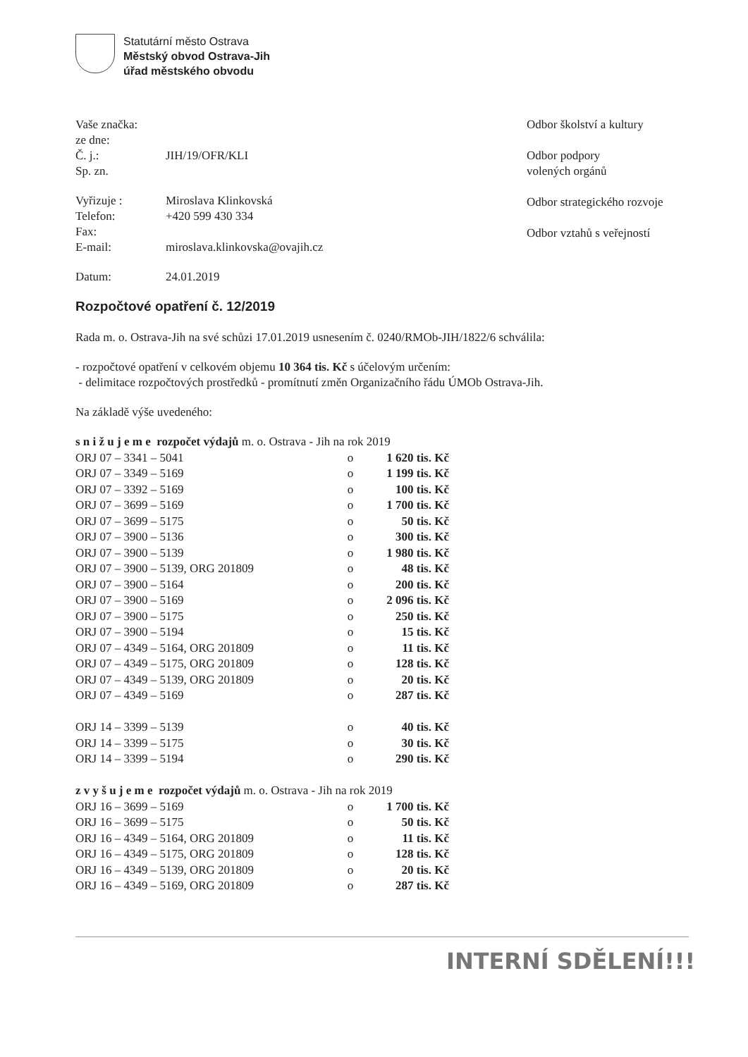Statutární město Ostrava
Městský obvod Ostrava-Jih
úřad městského obvodu
Vaše značka:
ze dne:
Č. j.: JIH/19/OFR/KLI
Sp. zn.
Vyřizuje : Miroslava Klinkovská
Telefon: +420 599 430 334
Fax:
E-mail: miroslava.klinkovska@ovajih.cz
Datum: 24.01.2019
Odbor školství a kultury
Odbor podpory
volených orgánů
Odbor strategického rozvoje
Odbor vztahů s veřejností
Rozpočtové opatření č. 12/2019
Rada m. o. Ostrava-Jih na své schůzi 17.01.2019 usnesením č. 0240/RMOb-JIH/1822/6 schválila:
- rozpočtové opatření v celkovém objemu 10 364 tis. Kč s účelovým určením:
- delimitace rozpočtových prostředků - promítnutí změn Organizačního řádu ÚMOb Ostrava-Jih.
Na základě výše uvedeného:
| s n i ž u j e m e rozpočet výdajů m. o. Ostrava - Jih na rok 2019 | | |
| ORJ 07 – 3341 – 5041 | o | 1 620 tis. Kč |
| ORJ 07 – 3349 – 5169 | o | 1 199 tis. Kč |
| ORJ 07 – 3392 – 5169 | o | 100 tis. Kč |
| ORJ 07 – 3699 – 5169 | o | 1 700 tis. Kč |
| ORJ 07 – 3699 – 5175 | o | 50 tis. Kč |
| ORJ 07 – 3900 – 5136 | o | 300 tis. Kč |
| ORJ 07 – 3900 – 5139 | o | 1 980 tis. Kč |
| ORJ 07 – 3900 – 5139, ORG 201809 | o | 48 tis. Kč |
| ORJ 07 – 3900 – 5164 | o | 200 tis. Kč |
| ORJ 07 – 3900 – 5169 | o | 2 096 tis. Kč |
| ORJ 07 – 3900 – 5175 | o | 250 tis. Kč |
| ORJ 07 – 3900 – 5194 | o | 15 tis. Kč |
| ORJ 07 – 4349 – 5164, ORG 201809 | o | 11 tis. Kč |
| ORJ 07 – 4349 – 5175, ORG 201809 | o | 128 tis. Kč |
| ORJ 07 – 4349 – 5139, ORG 201809 | o | 20 tis. Kč |
| ORJ 07 – 4349 – 5169 | o | 287 tis. Kč |
| ORJ 14 – 3399 – 5139 | o | 40 tis. Kč |
| ORJ 14 – 3399 – 5175 | o | 30 tis. Kč |
| ORJ 14 – 3399 – 5194 | o | 290 tis. Kč |
| z v y š u j e m e rozpočet výdajů m. o. Ostrava - Jih na rok 2019 | | |
| ORJ 16 – 3699 – 5169 | o | 1 700 tis. Kč |
| ORJ 16 – 3699 – 5175 | o | 50 tis. Kč |
| ORJ 16 – 4349 – 5164, ORG 201809 | o | 11 tis. Kč |
| ORJ 16 – 4349 – 5175, ORG 201809 | o | 128 tis. Kč |
| ORJ 16 – 4349 – 5139, ORG 201809 | o | 20 tis. Kč |
| ORJ 16 – 4349 – 5169, ORG 201809 | o | 287 tis. Kč |
INTERNÍ SDĚLENÍ!!!